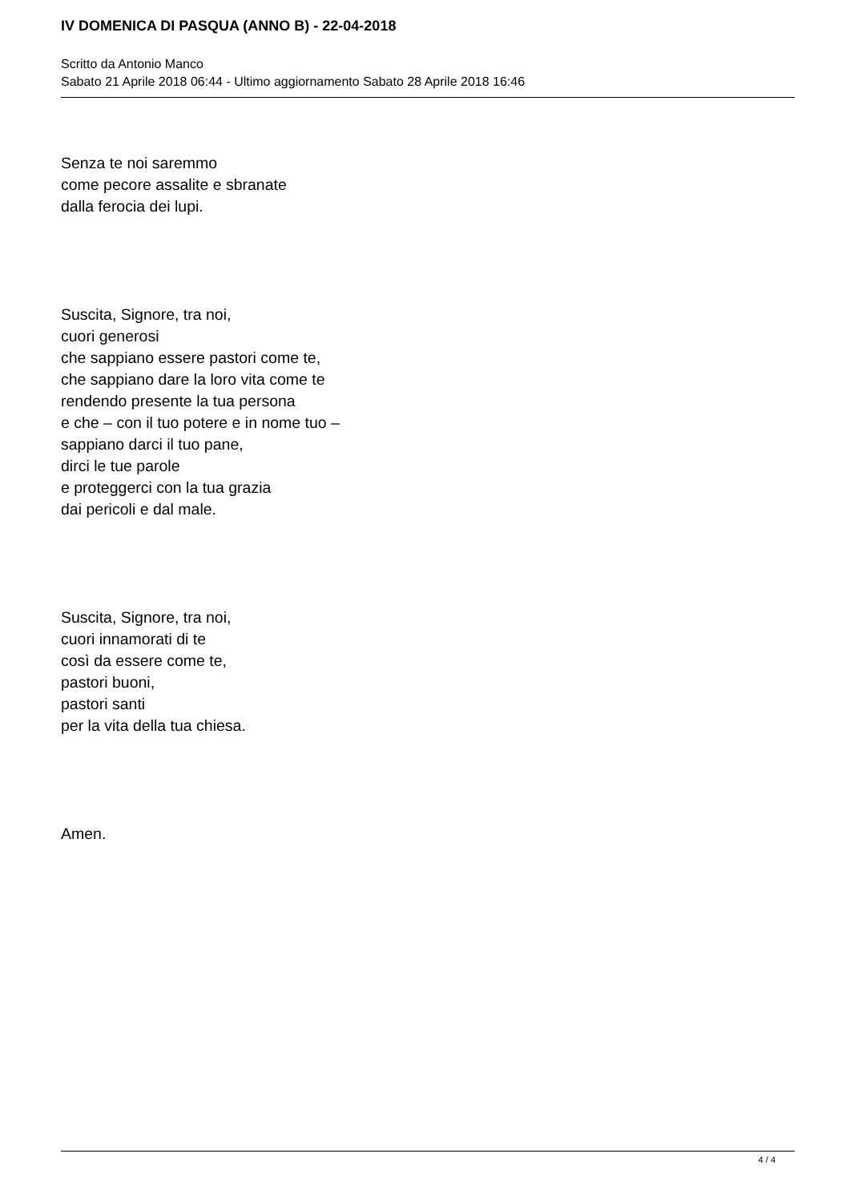IV DOMENICA DI PASQUA (ANNO B) - 22-04-2018
Scritto da Antonio Manco
Sabato 21 Aprile 2018 06:44 - Ultimo aggiornamento Sabato 28 Aprile 2018 16:46
Senza te noi saremmo
come pecore assalite e sbranate
dalla ferocia dei lupi.
Suscita, Signore, tra noi,
cuori generosi
che sappiano essere pastori come te,
che sappiano dare la loro vita come te
rendendo presente la tua persona
e che – con il tuo potere e in nome tuo –
sappiano darci il tuo pane,
dirci le tue parole
e proteggerci con la tua grazia
dai pericoli e dal male.
Suscita, Signore, tra noi,
cuori innamorati di te
così da essere come te,
pastori buoni,
pastori santi
per la vita della tua chiesa.
Amen.
4 / 4